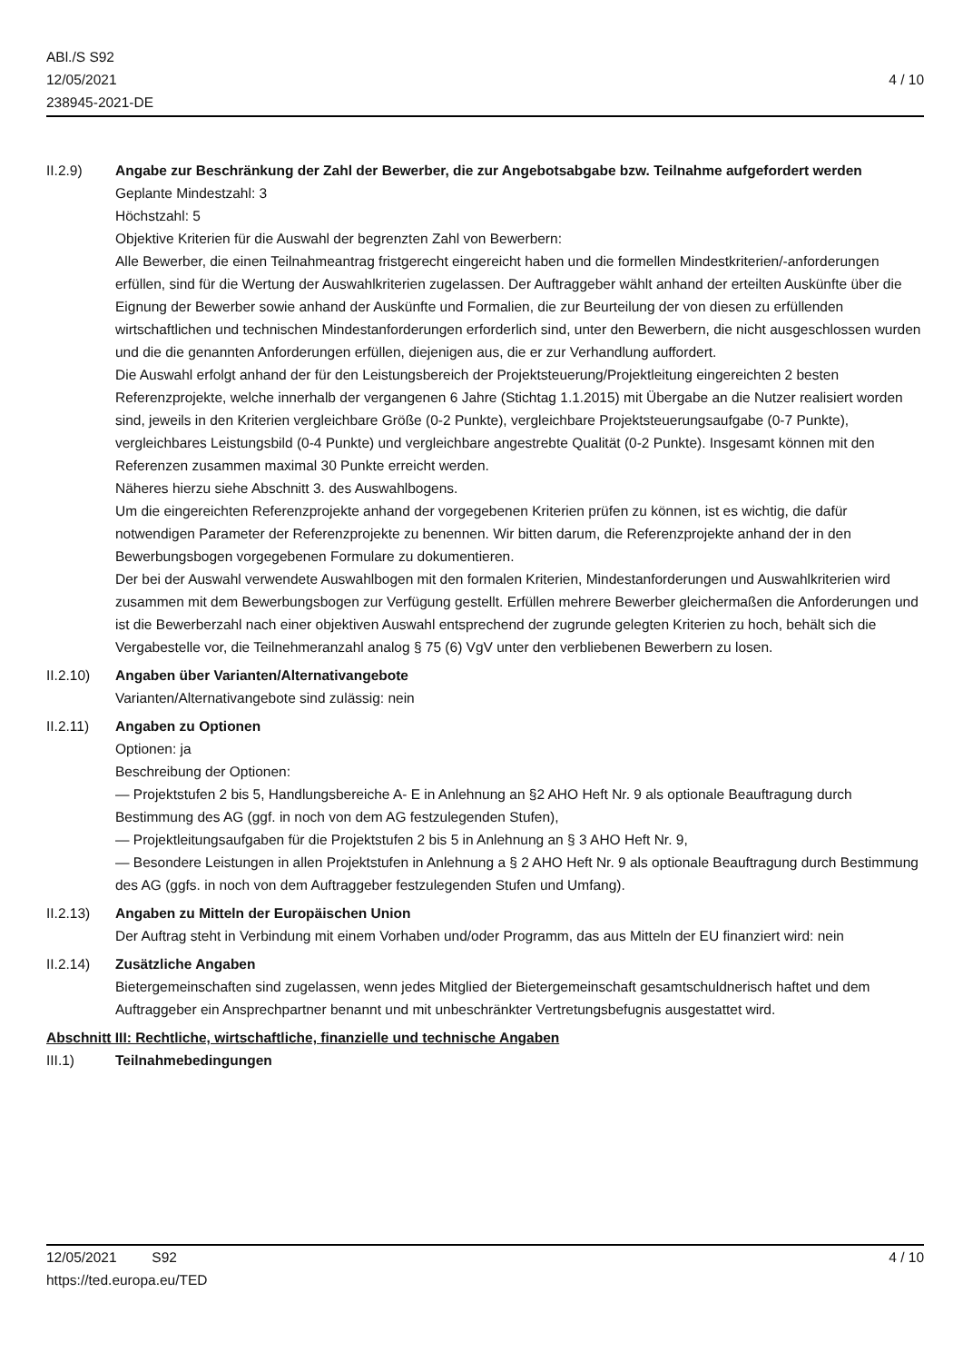ABl./S S92
12/05/2021
238945-2021-DE
4 / 10
II.2.9) Angabe zur Beschränkung der Zahl der Bewerber, die zur Angebotsabgabe bzw. Teilnahme aufgefordert werden
Geplante Mindestzahl: 3
Höchstzahl: 5
Objektive Kriterien für die Auswahl der begrenzten Zahl von Bewerbern:
Alle Bewerber, die einen Teilnahmeantrag fristgerecht eingereicht haben und die formellen Mindestkriterien/-anforderungen erfüllen, sind für die Wertung der Auswahlkriterien zugelassen. Der Auftraggeber wählt anhand der erteilten Auskünfte über die Eignung der Bewerber sowie anhand der Auskünfte und Formalien, die zur Beurteilung der von diesen zu erfüllenden wirtschaftlichen und technischen Mindestanforderungen erforderlich sind, unter den Bewerbern, die nicht ausgeschlossen wurden und die die genannten Anforderungen erfüllen, diejenigen aus, die er zur Verhandlung auffordert.
Die Auswahl erfolgt anhand der für den Leistungsbereich der Projektsteuerung/Projektleitung eingereichten 2 besten Referenzprojekte, welche innerhalb der vergangenen 6 Jahre (Stichtag 1.1.2015) mit Übergabe an die Nutzer realisiert worden sind, jeweils in den Kriterien vergleichbare Größe (0-2 Punkte), vergleichbare Projektsteuerungsaufgabe (0-7 Punkte), vergleichbares Leistungsbild (0-4 Punkte) und vergleichbare angestrebte Qualität (0-2 Punkte). Insgesamt können mit den Referenzen zusammen maximal 30 Punkte erreicht werden.
Näheres hierzu siehe Abschnitt 3. des Auswahlbogens.
Um die eingereichten Referenzprojekte anhand der vorgegebenen Kriterien prüfen zu können, ist es wichtig, die dafür notwendigen Parameter der Referenzprojekte zu benennen. Wir bitten darum, die Referenzprojekte anhand der in den Bewerbungsbogen vorgegebenen Formulare zu dokumentieren.
Der bei der Auswahl verwendete Auswahlbogen mit den formalen Kriterien, Mindestanforderungen und Auswahlkriterien wird zusammen mit dem Bewerbungsbogen zur Verfügung gestellt. Erfüllen mehrere Bewerber gleichermaßen die Anforderungen und ist die Bewerberzahl nach einer objektiven Auswahl entsprechend der zugrunde gelegten Kriterien zu hoch, behält sich die Vergabestelle vor, die Teilnehmeranzahl analog § 75 (6) VgV unter den verbliebenen Bewerbern zu losen.
II.2.10) Angaben über Varianten/Alternativangebote
Varianten/Alternativangebote sind zulässig: nein
II.2.11) Angaben zu Optionen
Optionen: ja
Beschreibung der Optionen:
— Projektstufen 2 bis 5, Handlungsbereiche A- E in Anlehnung an §2 AHO Heft Nr. 9 als optionale Beauftragung durch Bestimmung des AG (ggf. in noch von dem AG festzulegenden Stufen),
— Projektleitungsaufgaben für die Projektstufen 2 bis 5 in Anlehnung an § 3 AHO Heft Nr. 9,
— Besondere Leistungen in allen Projektstufen in Anlehnung a § 2 AHO Heft Nr. 9 als optionale Beauftragung durch Bestimmung des AG (ggfs. in noch von dem Auftraggeber festzulegenden Stufen und Umfang).
II.2.13) Angaben zu Mitteln der Europäischen Union
Der Auftrag steht in Verbindung mit einem Vorhaben und/oder Programm, das aus Mitteln der EU finanziert wird: nein
II.2.14) Zusätzliche Angaben
Bietergemeinschaften sind zugelassen, wenn jedes Mitglied der Bietergemeinschaft gesamtschuldnerisch haftet und dem Auftraggeber ein Ansprechpartner benannt und mit unbeschränkter Vertretungsbefugnis ausgestattet wird.
Abschnitt III: Rechtliche, wirtschaftliche, finanzielle und technische Angaben
III.1) Teilnahmebedingungen
12/05/2021 S92
https://ted.europa.eu/TED
4 / 10